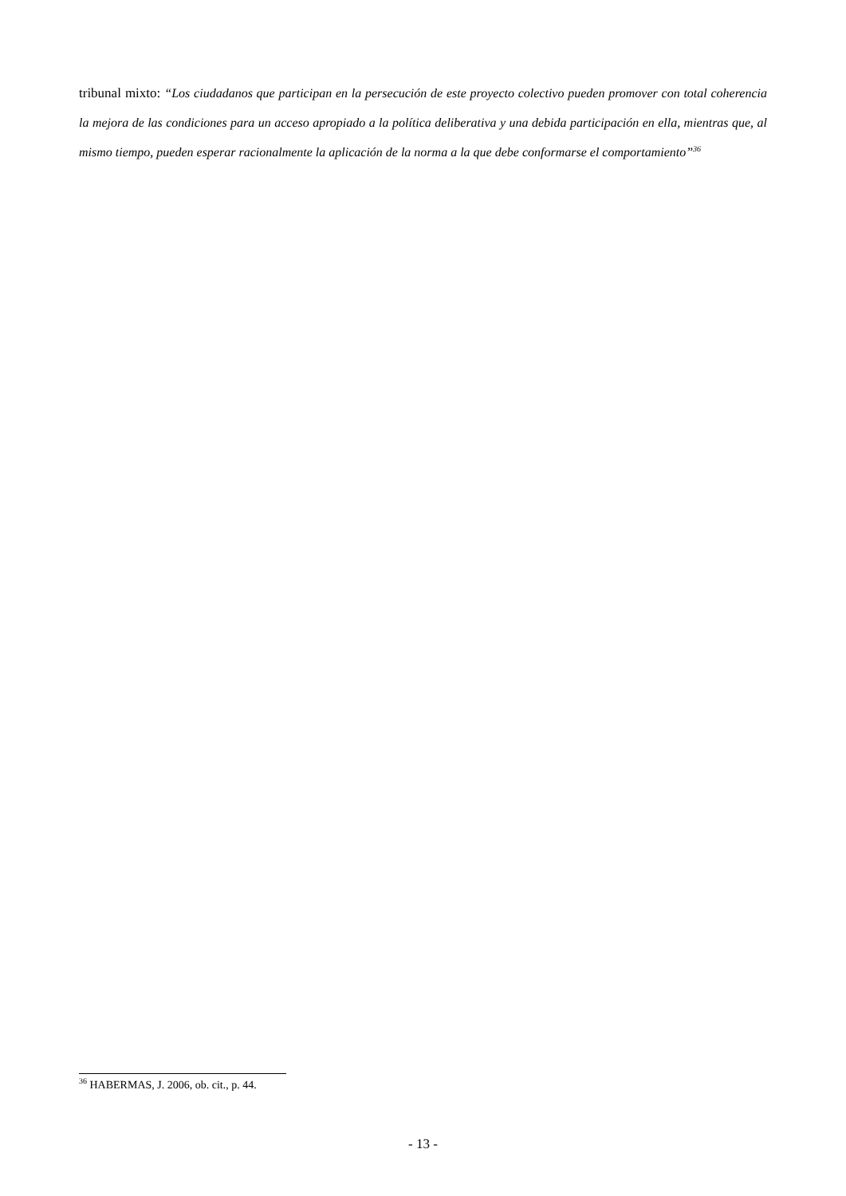tribunal mixto: “Los ciudadanos que participan en la persecución de este proyecto colectivo pueden promover con total coherencia la mejora de las condiciones para un acceso apropiado a la política deliberativa y una debida participación en ella, mientras que, al mismo tiempo, pueden esperar racionalmente la aplicación de la norma a la que debe conformarse el comportamiento”<sup>36</sup>
<sup>36</sup> HABERMAS, J. 2006, ob. cit., p. 44.
- 13 -